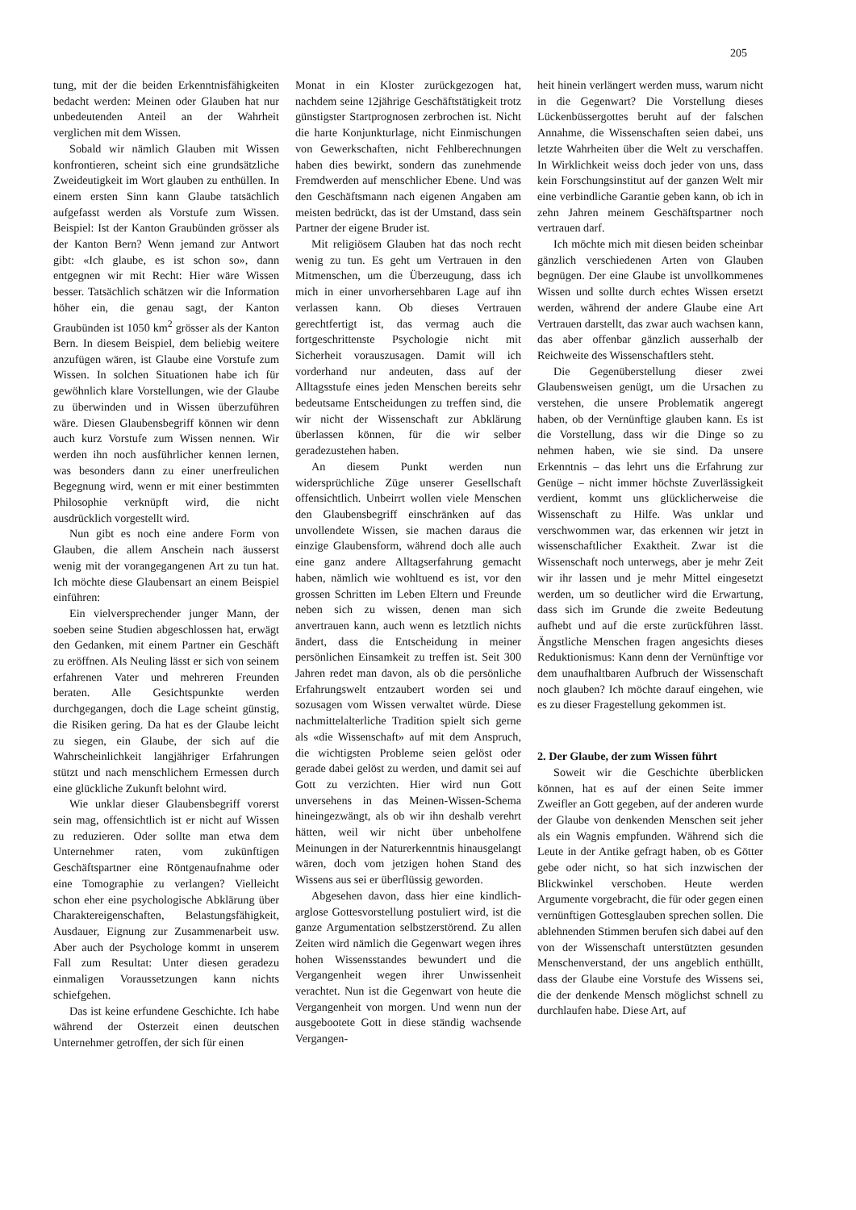205
tung, mit der die beiden Erkenntnisfähigkeiten bedacht werden: Meinen oder Glauben hat nur unbedeutenden Anteil an der Wahrheit verglichen mit dem Wissen.
Sobald wir nämlich Glauben mit Wissen konfrontieren, scheint sich eine grundsätzliche Zweideutigkeit im Wort glauben zu enthüllen. In einem ersten Sinn kann Glaube tatsächlich aufgefasst werden als Vorstufe zum Wissen. Beispiel: Ist der Kanton Graubünden grösser als der Kanton Bern? Wenn jemand zur Antwort gibt: «Ich glaube, es ist schon so», dann entgegnen wir mit Recht: Hier wäre Wissen besser. Tatsächlich schätzen wir die Information höher ein, die genau sagt, der Kanton Graubünden ist 1050 km<sup>2</sup> grösser als der Kanton Bern. In diesem Beispiel, dem beliebig weitere anzufügen wären, ist Glaube eine Vorstufe zum Wissen. In solchen Situationen habe ich für gewöhnlich klare Vorstellungen, wie der Glaube zu überwinden und in Wissen überzuführen wäre. Diesen Glaubensbegriff können wir denn auch kurz Vorstufe zum Wissen nennen. Wir werden ihn noch ausführlicher kennen lernen, was besonders dann zu einer unerfreulichen Begegnung wird, wenn er mit einer bestimmten Philosophie verknüpft wird, die nicht ausdrücklich vorgestellt wird.
Nun gibt es noch eine andere Form von Glauben, die allem Anschein nach äusserst wenig mit der vorangegangenen Art zu tun hat. Ich möchte diese Glaubensart an einem Beispiel einführen:
Ein vielversprechender junger Mann, der soeben seine Studien abgeschlossen hat, erwägt den Gedanken, mit einem Partner ein Geschäft zu eröffnen. Als Neuling lässt er sich von seinem erfahrenen Vater und mehreren Freunden beraten. Alle Gesichtspunkte werden durchgegangen, doch die Lage scheint günstig, die Risiken gering. Da hat es der Glaube leicht zu siegen, ein Glaube, der sich auf die Wahrscheinlichkeit langjähriger Erfahrungen stützt und nach menschlichem Ermessen durch eine glückliche Zukunft belohnt wird.
Wie unklar dieser Glaubensbegriff vorerst sein mag, offensichtlich ist er nicht auf Wissen zu reduzieren. Oder sollte man etwa dem Unternehmer raten, vom zukünftigen Geschäftspartner eine Röntgenaufnahme oder eine Tomographie zu verlangen? Vielleicht schon eher eine psychologische Abklärung über Charaktereigenschaften, Belastungsfähigkeit, Ausdauer, Eignung zur Zusammenarbeit usw. Aber auch der Psychologe kommt in unserem Fall zum Resultat: Unter diesen geradezu einmaligen Voraussetzungen kann nichts schiefgehen.
Das ist keine erfundene Geschichte. Ich habe während der Osterzeit einen deutschen Unternehmer getroffen, der sich für einen
Monat in ein Kloster zurückgezogen hat, nachdem seine 12jährige Geschäftstätigkeit trotz günstigster Startprognosen zerbrochen ist. Nicht die harte Konjunkturlage, nicht Einmischungen von Gewerkschaften, nicht Fehlberechnungen haben dies bewirkt, sondern das zunehmende Fremdwerden auf menschlicher Ebene. Und was den Geschäftsmann nach eigenen Angaben am meisten bedrückt, das ist der Umstand, dass sein Partner der eigene Bruder ist.
Mit religiösem Glauben hat das noch recht wenig zu tun. Es geht um Vertrauen in den Mitmenschen, um die Überzeugung, dass ich mich in einer unvorhersehbaren Lage auf ihn verlassen kann. Ob dieses Vertrauen gerechtfertigt ist, das vermag auch die fortgeschrittenste Psychologie nicht mit Sicherheit vorauszusagen. Damit will ich vorderhand nur andeuten, dass auf der Alltagsstufe eines jeden Menschen bereits sehr bedeutsame Entscheidungen zu treffen sind, die wir nicht der Wissenschaft zur Abklärung überlassen können, für die wir selber geradezustehen haben.
An diesem Punkt werden nun widersprüchliche Züge unserer Gesellschaft offensichtlich. Unbeirrt wollen viele Menschen den Glaubensbegriff einschränken auf das unvollendete Wissen, sie machen daraus die einzige Glaubensform, während doch alle auch eine ganz andere Alltagserfahrung gemacht haben, nämlich wie wohltuend es ist, vor den grossen Schritten im Leben Eltern und Freunde neben sich zu wissen, denen man sich anvertrauen kann, auch wenn es letztlich nichts ändert, dass die Entscheidung in meiner persönlichen Einsamkeit zu treffen ist. Seit 300 Jahren redet man davon, als ob die persönliche Erfahrungswelt entzaubert worden sei und sozusagen vom Wissen verwaltet würde. Diese nachmittelalterliche Tradition spielt sich gerne als «die Wissenschaft» auf mit dem Anspruch, die wichtigsten Probleme seien gelöst oder gerade dabei gelöst zu werden, und damit sei auf Gott zu verzichten. Hier wird nun Gott unversehens in das Meinen-Wissen-Schema hineingezwängt, als ob wir ihn deshalb verehrt hätten, weil wir nicht über unbeholfene Meinungen in der Naturerkenntnis hinausgelangt wären, doch vom jetzigen hohen Stand des Wissens aus sei er überflüssig geworden.
Abgesehen davon, dass hier eine kindlich-arglose Gottesvorstellung postuliert wird, ist die ganze Argumentation selbstzerstörend. Zu allen Zeiten wird nämlich die Gegenwart wegen ihres hohen Wissensstandes bewundert und die Vergangenheit wegen ihrer Unwissenheit verachtet. Nun ist die Gegenwart von heute die Vergangenheit von morgen. Und wenn nun der ausgebootete Gott in diese ständig wachsende Vergangen-
heit hinein verlängert werden muss, warum nicht in die Gegenwart? Die Vorstellung dieses Lückenbüssergottes beruht auf der falschen Annahme, die Wissenschaften seien dabei, uns letzte Wahrheiten über die Welt zu verschaffen. In Wirklichkeit weiss doch jeder von uns, dass kein Forschungsinstitut auf der ganzen Welt mir eine verbindliche Garantie geben kann, ob ich in zehn Jahren meinem Geschäftspartner noch vertrauen darf.
Ich möchte mich mit diesen beiden scheinbar gänzlich verschiedenen Arten von Glauben begnügen. Der eine Glaube ist unvollkommenes Wissen und sollte durch echtes Wissen ersetzt werden, während der andere Glaube eine Art Vertrauen darstellt, das zwar auch wachsen kann, das aber offenbar gänzlich ausserhalb der Reichweite des Wissenschaftlers steht.
Die Gegenüberstellung dieser zwei Glaubensweisen genügt, um die Ursachen zu verstehen, die unsere Problematik angeregt haben, ob der Vernünftige glauben kann. Es ist die Vorstellung, dass wir die Dinge so zu nehmen haben, wie sie sind. Da unsere Erkenntnis – das lehrt uns die Erfahrung zur Genüge – nicht immer höchste Zuverlässigkeit verdient, kommt uns glücklicherweise die Wissenschaft zu Hilfe. Was unklar und verschwommen war, das erkennen wir jetzt in wissenschaftlicher Exaktheit. Zwar ist die Wissenschaft noch unterwegs, aber je mehr Zeit wir ihr lassen und je mehr Mittel eingesetzt werden, um so deutlicher wird die Erwartung, dass sich im Grunde die zweite Bedeutung aufhebt und auf die erste zurückführen lässt. Ängstliche Menschen fragen angesichts dieses Reduktionismus: Kann denn der Vernünftige vor dem unaufhaltbaren Aufbruch der Wissenschaft noch glauben? Ich möchte darauf eingehen, wie es zu dieser Fragestellung gekommen ist.
2. Der Glaube, der zum Wissen führt
Soweit wir die Geschichte überblicken können, hat es auf der einen Seite immer Zweifler an Gott gegeben, auf der anderen wurde der Glaube von denkenden Menschen seit jeher als ein Wagnis empfunden. Während sich die Leute in der Antike gefragt haben, ob es Götter gebe oder nicht, so hat sich inzwischen der Blickwinkel verschoben. Heute werden Argumente vorgebracht, die für oder gegen einen vernünftigen Gottesglauben sprechen sollen. Die ablehnenden Stimmen berufen sich dabei auf den von der Wissenschaft unterstützten gesunden Menschenverstand, der uns angeblich enthüllt, dass der Glaube eine Vorstufe des Wissens sei, die der denkende Mensch möglichst schnell zu durchlaufen habe. Diese Art, auf